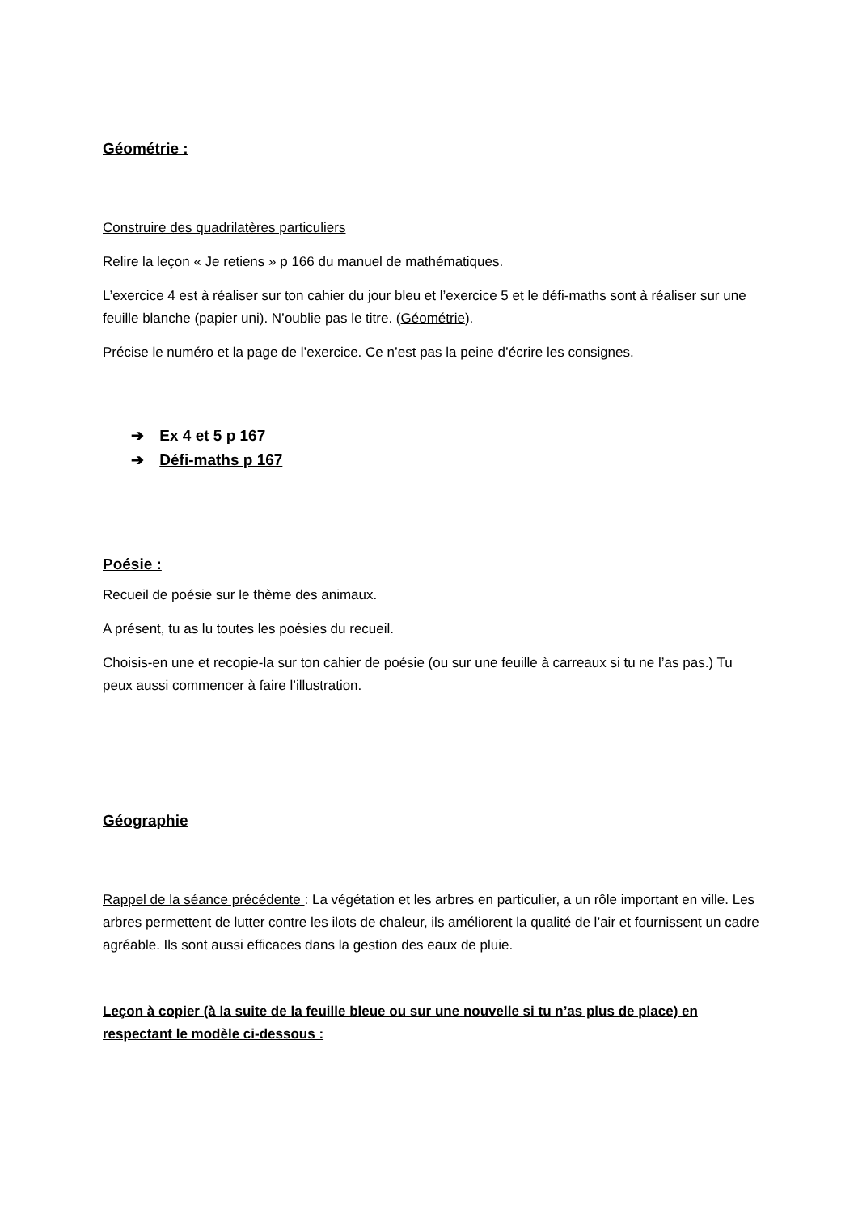Géométrie :
Construire des quadrilatères particuliers
Relire la leçon « Je retiens » p 166 du manuel de mathématiques.
L’exercice 4 est à réaliser sur ton cahier du jour bleu et l’exercice 5 et le défi-maths sont à réaliser sur une feuille blanche (papier uni). N’oublie pas le titre. (Géométrie).
Précise le numéro et la page de l’exercice. Ce n’est pas la peine d’écrire les consignes.
➔ Ex 4 et 5 p 167
➔ Défi-maths p 167
Poésie :
Recueil de poésie sur le thème des animaux.
A présent, tu as lu toutes les poésies du recueil.
Choisis-en une et recopie-la sur ton cahier de poésie (ou sur une feuille à carreaux si tu ne l’as pas.) Tu peux aussi commencer à faire l’illustration.
Géographie
Rappel de la séance précédente : La végétation et les arbres en particulier, a un rôle important en ville. Les arbres permettent de lutter contre les ilots de chaleur, ils améliorent la qualité de l’air et fournissent un cadre agréable. Ils sont aussi efficaces dans la gestion des eaux de pluie.
Leçon à copier (à la suite de la feuille bleue ou sur une nouvelle si tu n’as plus de place) en respectant le modèle ci-dessous :